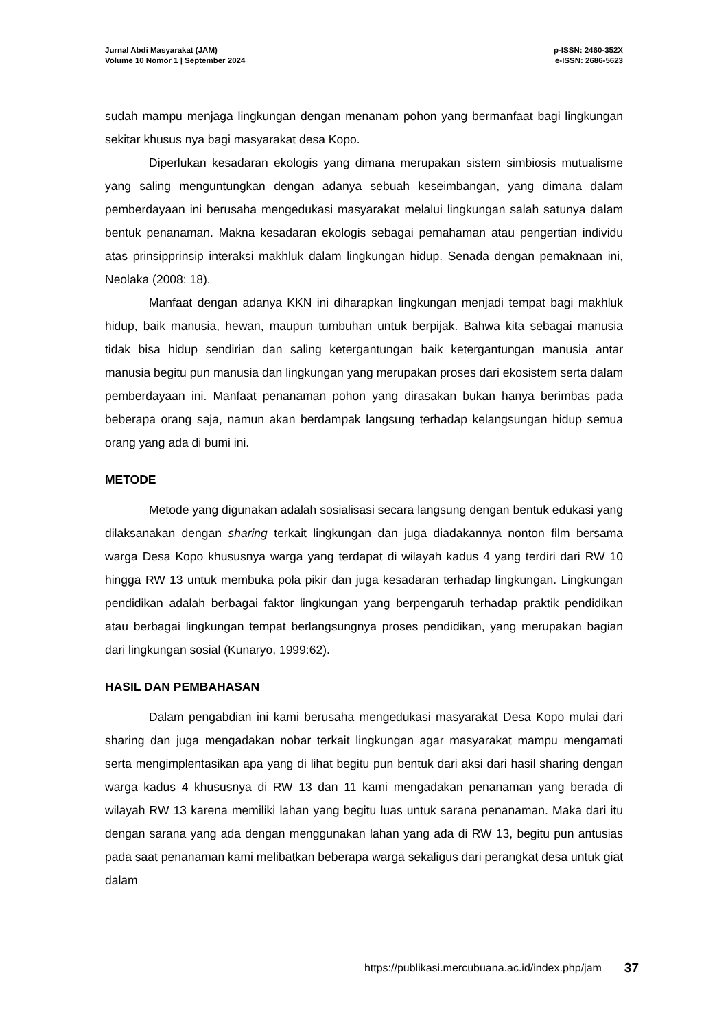Jurnal Abdi Masyarakat (JAM)
Volume 10 Nomor 1 | September 2024
p-ISSN: 2460-352X
e-ISSN: 2686-5623
sudah mampu menjaga lingkungan dengan menanam pohon yang bermanfaat bagi lingkungan sekitar khusus nya bagi masyarakat desa Kopo.
Diperlukan kesadaran ekologis yang dimana merupakan sistem simbiosis mutualisme yang saling menguntungkan dengan adanya sebuah keseimbangan, yang dimana dalam pemberdayaan ini berusaha mengedukasi masyarakat melalui lingkungan salah satunya dalam bentuk penanaman. Makna kesadaran ekologis sebagai pemahaman atau pengertian individu atas prinsipprinsip interaksi makhluk dalam lingkungan hidup. Senada dengan pemaknaan ini, Neolaka (2008: 18).
Manfaat dengan adanya KKN ini diharapkan lingkungan menjadi tempat bagi makhluk hidup, baik manusia, hewan, maupun tumbuhan untuk berpijak. Bahwa kita sebagai manusia tidak bisa hidup sendirian dan saling ketergantungan baik ketergantungan manusia antar manusia begitu pun manusia dan lingkungan yang merupakan proses dari ekosistem serta dalam pemberdayaan ini. Manfaat penanaman pohon yang dirasakan bukan hanya berimbas pada beberapa orang saja, namun akan berdampak langsung terhadap kelangsungan hidup semua orang yang ada di bumi ini.
METODE
Metode yang digunakan adalah sosialisasi secara langsung dengan bentuk edukasi yang dilaksanakan dengan sharing terkait lingkungan dan juga diadakannya nonton film bersama warga Desa Kopo khususnya warga yang terdapat di wilayah kadus 4 yang terdiri dari RW 10 hingga RW 13 untuk membuka pola pikir dan juga kesadaran terhadap lingkungan. Lingkungan pendidikan adalah berbagai faktor lingkungan yang berpengaruh terhadap praktik pendidikan atau berbagai lingkungan tempat berlangsungnya proses pendidikan, yang merupakan bagian dari lingkungan sosial (Kunaryo, 1999:62).
HASIL DAN PEMBAHASAN
Dalam pengabdian ini kami berusaha mengedukasi masyarakat Desa Kopo mulai dari sharing dan juga mengadakan nobar terkait lingkungan agar masyarakat mampu mengamati serta mengimplentasikan apa yang di lihat begitu pun bentuk dari aksi dari hasil sharing dengan warga kadus 4 khususnya di RW 13 dan 11 kami mengadakan penanaman yang berada di wilayah RW 13 karena memiliki lahan yang begitu luas untuk sarana penanaman. Maka dari itu dengan sarana yang ada dengan menggunakan lahan yang ada di RW 13, begitu pun antusias pada saat penanaman kami melibatkan beberapa warga sekaligus dari perangkat desa untuk giat dalam
https://publikasi.mercubuana.ac.id/index.php/jam 37